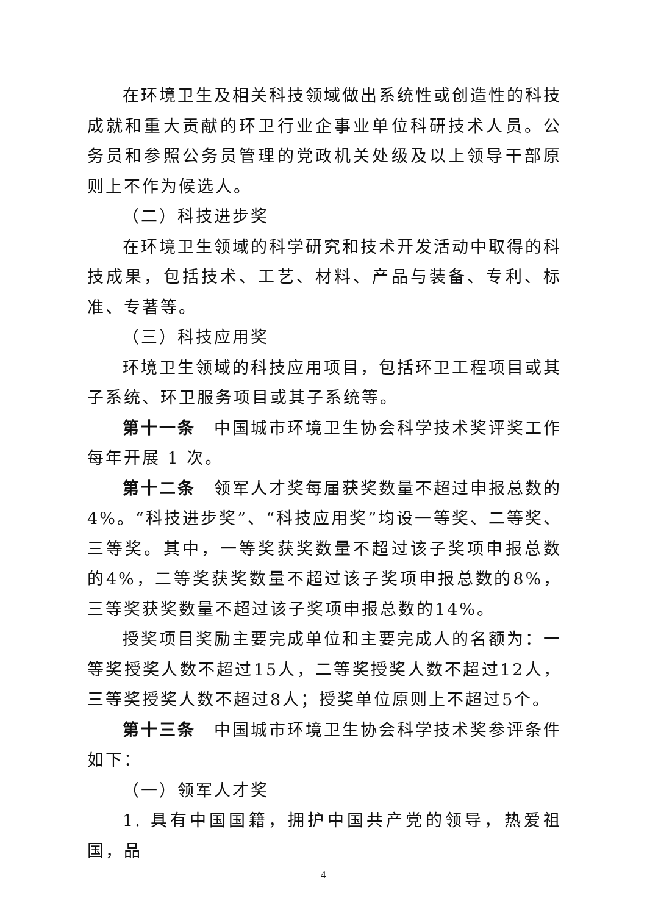在环境卫生及相关科技领域做出系统性或创造性的科技成就和重大贡献的环卫行业企事业单位科研技术人员。公务员和参照公务员管理的党政机关处级及以上领导干部原则上不作为候选人。
（二）科技进步奖
在环境卫生领域的科学研究和技术开发活动中取得的科技成果，包括技术、工艺、材料、产品与装备、专利、标准、专著等。
（三）科技应用奖
环境卫生领域的科技应用项目，包括环卫工程项目或其子系统、环卫服务项目或其子系统等。
第十一条　中国城市环境卫生协会科学技术奖评奖工作每年开展 1 次。
第十二条　领军人才奖每届获奖数量不超过申报总数的4%。“科技进步奖”、“科技应用奖”均设一等奖、二等奖、三等奖。其中，一等奖获奖数量不超过该子奖项申报总数的4%，二等奖获奖数量不超过该子奖项申报总数的8%，三等奖获奖数量不超过该子奖项申报总数的14%。
授奖项目奖励主要完成单位和主要完成人的名额为：一等奖授奖人数不超过15人，二等奖授奖人数不超过12人，三等奖授奖人数不超过8人；授奖单位原则上不超过5个。
第十三条　中国城市环境卫生协会科学技术奖参评条件如下：
（一）领军人才奖
1. 具有中国国籍，拥护中国共产党的领导，热爱祖国，品
4